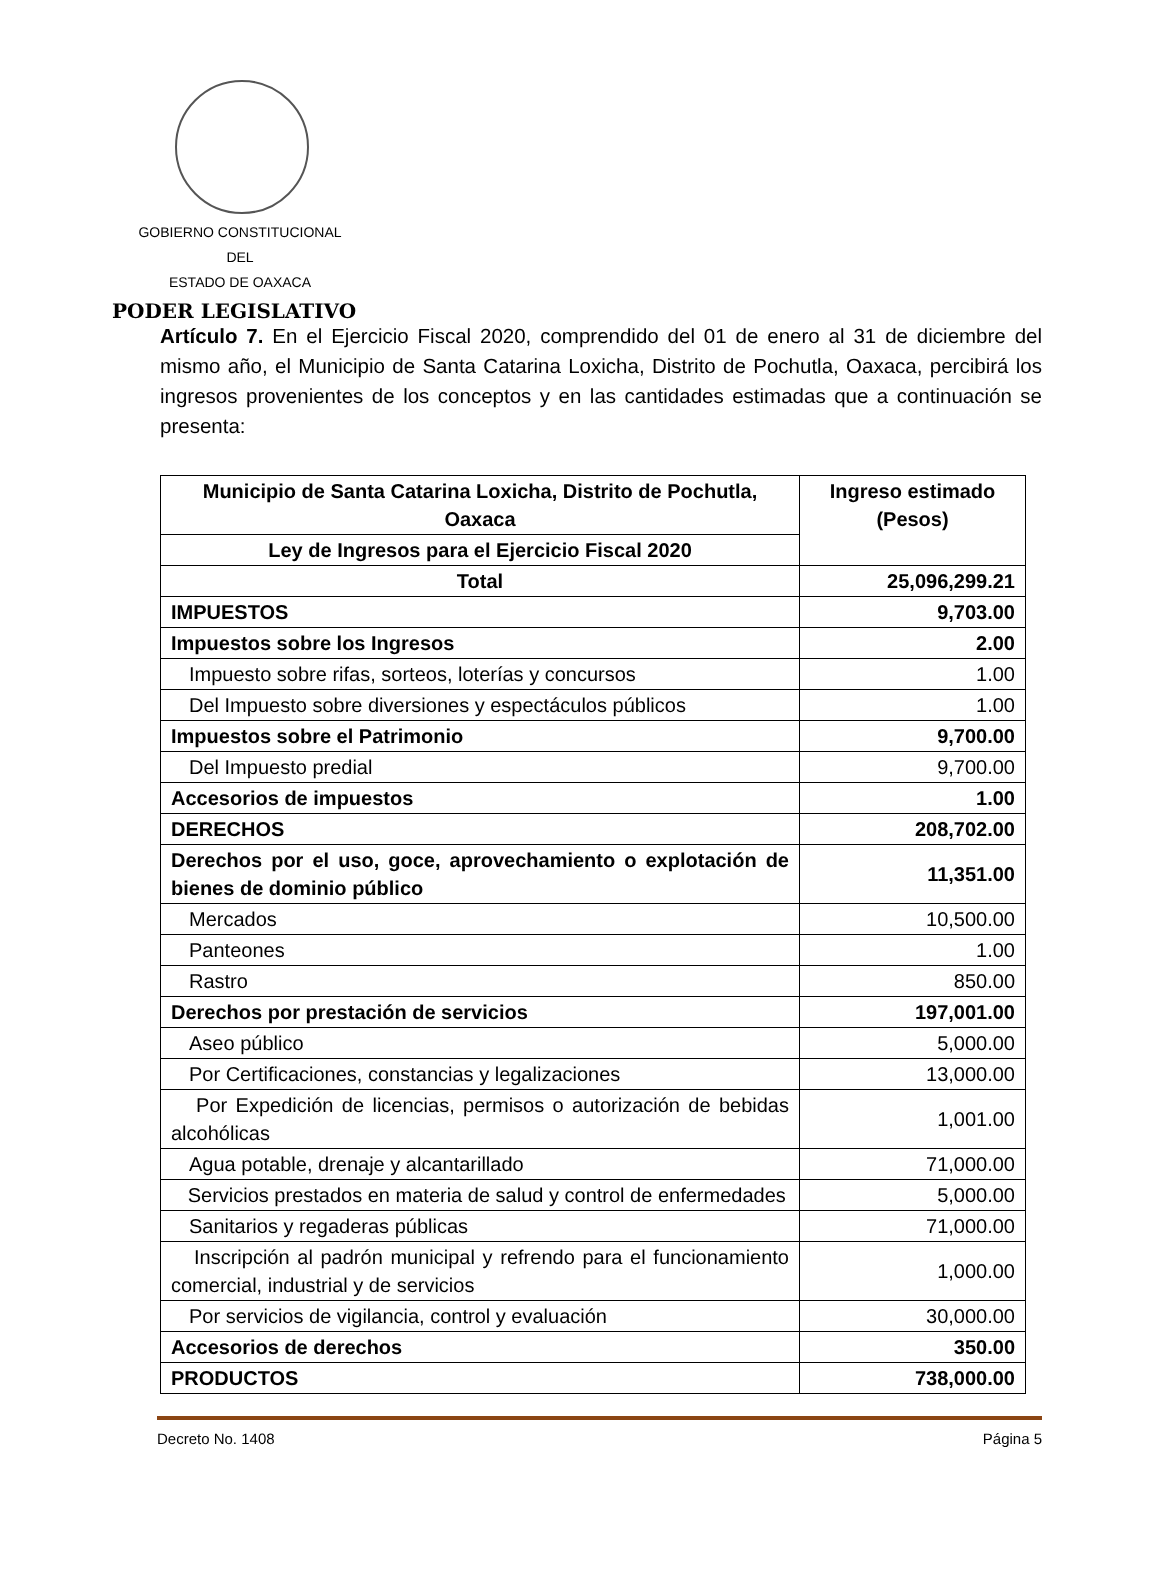GOBIERNO CONSTITUCIONAL
DEL
ESTADO DE OAXACA
PODER LEGISLATIVO
Artículo 7. En el Ejercicio Fiscal 2020, comprendido del 01 de enero al 31 de diciembre del mismo año, el Municipio de Santa Catarina Loxicha, Distrito de Pochutla, Oaxaca, percibirá los ingresos provenientes de los conceptos y en las cantidades estimadas que a continuación se presenta:
| Municipio de Santa Catarina Loxicha, Distrito de Pochutla, Oaxaca | Ingreso estimado (Pesos) |
| --- | --- |
| Ley de Ingresos para el Ejercicio Fiscal 2020 | |
| Total | 25,096,299.21 |
| IMPUESTOS | 9,703.00 |
| Impuestos sobre los Ingresos | 2.00 |
| Impuesto sobre rifas, sorteos, loterías y concursos | 1.00 |
| Del Impuesto sobre diversiones y espectáculos públicos | 1.00 |
| Impuestos sobre el Patrimonio | 9,700.00 |
| Del Impuesto predial | 9,700.00 |
| Accesorios de impuestos | 1.00 |
| DERECHOS | 208,702.00 |
| Derechos por el uso, goce, aprovechamiento o explotación de bienes de dominio público | 11,351.00 |
| Mercados | 10,500.00 |
| Panteones | 1.00 |
| Rastro | 850.00 |
| Derechos por prestación de servicios | 197,001.00 |
| Aseo público | 5,000.00 |
| Por Certificaciones, constancias y legalizaciones | 13,000.00 |
| Por Expedición de licencias, permisos o autorización de bebidas alcohólicas | 1,001.00 |
| Agua potable, drenaje y alcantarillado | 71,000.00 |
| Servicios prestados en materia de salud y control de enfermedades | 5,000.00 |
| Sanitarios y regaderas públicas | 71,000.00 |
| Inscripción al padrón municipal y refrendo para el funcionamiento comercial, industrial y de servicios | 1,000.00 |
| Por servicios de vigilancia, control y evaluación | 30,000.00 |
| Accesorios de derechos | 350.00 |
| PRODUCTOS | 738,000.00 |
Decreto No. 1408 Página 5